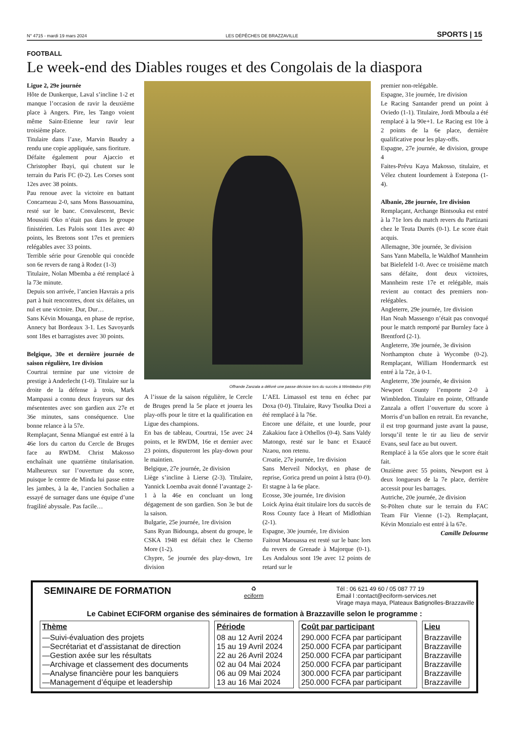N° 4715 - mardi 19 mars 2024 LES DÉPÊCHES DE BRAZZAVILLE SPORTS | 15
FOOTBALL
Le week-end des Diables rouges et des Congolais de la diaspora
Ligue 2, 29e journée
Hôte de Dunkerque, Laval s’incline 1-2 et manque l’occasion de ravir la deuxième place à Angers. Pire, les Tango voient même Saint-Etienne leur ravir leur troisième place.
Titulaire dans l’axe, Marvin Baudry a rendu une copie appliquée, sans fioriture.
Défaite également pour Ajaccio et Christopher Ibayi, qui chutent sur le terrain du Paris FC (0-2). Les Corses sont 12es avec 38 points.
Pau renoue avec la victoire en battant Concarneau 2-0, sans Mons Bassouamina, resté sur le banc. Convalescent, Bevic Moussiti Oko n’était pas dans le groupe finistérien. Les Palois sont 11es avec 40 points, les Bretons sont 17es et premiers relégables avec 33 points.
Terrible série pour Grenoble qui concède son 6e revers de rang à Rodez (1-3)
Titulaire, Nolan Mbemba a été remplacé à la 73e minute.
Depuis son arrivée, l’ancien Havrais a pris part à huit rencontres, dont six défaites, un nul et une victoire. Dur, Dur…
Sans Kévin Mouanga, en phase de reprise, Annecy bat Bordeaux 3-1. Les Savoyards sont 18es et barragistes avec 30 points.
Belgique, 30e et dernière journée de saison régulière, 1re division
Courtrai termine par une victoire de prestige à Anderlecht (1-0). Titulaire sur la droite de la défense à trois, Mark Mampassi a connu deux frayeurs sur des mésententes avec son gardien aux 27e et 36e minutes, sans conséquence. Une bonne relance à la 57e.
Remplaçant, Senna Miangué est entré à la 46e lors du carton du Cercle de Bruges face au RWDM. Christ Makosso enchaînait une quatrième titularisation. Malheureux sur l’ouverture du score, puisque le centre de Minda lui passe entre les jambes, à la 4e, l’ancien Sochalien a essayé de surnager dans une équipe d’une fragilité abyssale. Pas facile…
Offrande Zanzala a délivré une passe décisive lors du succès à Wimbledon (FB)
A l’issue de la saison régulière, le Cercle de Bruges prend la 5e place et jouera les play-offs pour le titre et la qualification en Ligue des champions.
En bas de tableau, Courtrai, 15e avec 24 points, et le RWDM, 16e et dernier avec 23 points, disputeront les play-down pour le maintien.
Belgique, 27e journée, 2e division
Liège s’incline à Lierse (2-3). Titulaire, Yannick Loemba avait donné l’avantage 2-1 à la 46e en concluant un long dégagement de son gardien. Son 3e but de la saison.
Bulgarie, 25e journée, 1re division
Sans Ryan Bidounga, absent du groupe, le CSKA 1948 est défait chez le Cherno More (1-2).
Chypre, 5e journée des play-down, 1re division
L’AEL Limassol est tenu en échec par Doxa (0-0). Titulaire, Ravy Tsoulka Dozi a été remplacé à la 76e.
Encore une défaite, et une lourde, pour Zakakiou face à Othellos (0-4). Sans Valdy Matongo, resté sur le banc et Exaucé Nzaou, non retenu.
Croatie, 27e journée, 1re division
Sans Merveil Ndockyt, en phase de reprise, Gorica prend un point à Istra (0-0). Et stagne à la 6e place.
Ecosse, 30e journée, 1re division
Loick Ayina était titulaire lors du succès de Ross County face à Heart of Midlothian (2-1).
Espagne, 30e journée, 1re division
Faitout Maouassa est resté sur le banc lors du revers de Grenade à Majorque (0-1). Les Andalous sont 19e avec 12 points de retard sur le
premier non-relégable.
Espagne, 31e journée, 1re division
Le Racing Santander prend un point à Oviedo (1-1). Titulaire, Jordi Mboula a été remplacé à la 90e+1. Le Racing est 10e à 2 points de la 6e place, dernière qualificative pour les play-offs.
Espagne, 27e journée, 4e division, groupe 4
Faites-Prévu Kaya Makosso, titulaire, et Vélez chutent lourdement à Estepona (1-4).
Albanie, 28e journée, 1re division
Remplaçant, Archange Bintsouka est entré à la 71e lors du match revers du Partizani chez le Teuta Durrës (0-1). Le score était acquis.
Allemagne, 30e journée, 3e division
Sans Yann Mabella, le Waldhof Mannheim bat Bielefeld 1-0. Avec ce troisième match sans défaite, dont deux victoires, Mannheim reste 17e et relégable, mais revient au contact des premiers non-relégables.
Angleterre, 29e journée, 1re division
Han Noah Massengo n’était pas convoqué pour le match remporté par Burnley face à Brentford (2-1).
Angleterre, 39e journée, 3e division
Northampton chute à Wycombe (0-2). Remplaçant, William Hondermarck est entré à la 72e, à 0-1.
Angleterre, 39e journée, 4e division
Newport County l’emporte 2-0 à Wimbledon. Titulaire en pointe, Offrande Zanzala a offert l’ouverture du score à Morris d’un ballon en retrait. En revanche, il est trop gourmand juste avant la pause, lorsqu’il tente le tir au lieu de servir Evans, seul face au but ouvert.
Remplacé à la 65e alors que le score était fait.
Onzième avec 55 points, Newport est à deux longueurs de la 7e place, derrière accessit pour les barrages.
Autriche, 20e journée, 2e division
St-Pölten chute sur le terrain du FAC Team Für Vienne (1-2). Remplaçant, Kévin Monzialo est entré à la 67e.
Camille Delourme
SEMINAIRE DE FORMATION
♻
eciform Tél : 06 621 49 60 / 05 087 77 19
Email l :contact@eciform-services.net
Virage maya maya, Plateaux Batignolles-Brazzaville
Le Cabinet ECIFORM organise des séminaires de formation à Brazzaville selon le programme :
| Thème | Période | Coût par participant | Lieu |
| --- | --- | --- | --- |
| —Suivi-évaluation des projets —Secrétariat et d’assistanat de direction —Gestion axée sur les résultats —Archivage et classement des documents —Analyse financière pour les banquiers —Management d’équipe et leadership | 08 au 12 Avril 2024 15 au 19 Avril 2024 22 au 26 Avril 2024 02 au 04 Mai 2024 06 au 09 Mai 2024 13 au 16 Mai 2024 | 290.000 FCFA par participant 250.000 FCFA par participant 250.000 FCFA par participant 250.000 FCFA par participant 300.000 FCFA par participant 250.000 FCFA par participant | Brazzaville Brazzaville Brazzaville Brazzaville Brazzaville Brazzaville |